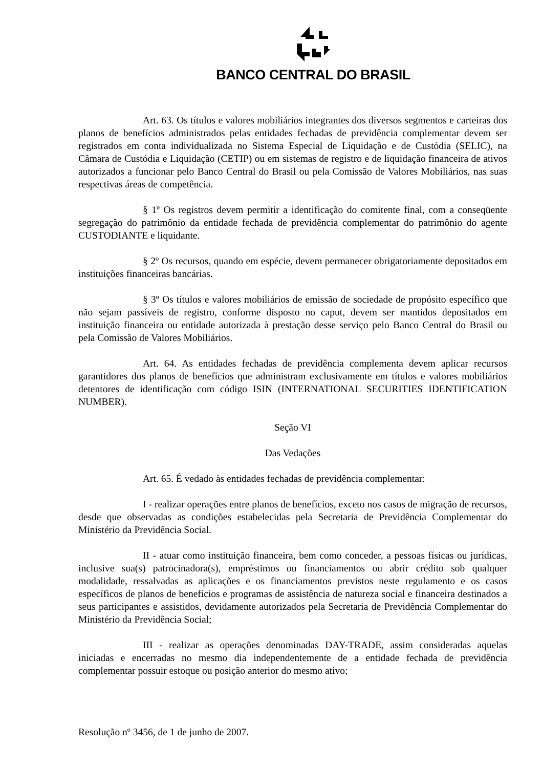BANCO CENTRAL DO BRASIL
Art. 63. Os títulos e valores mobiliários integrantes dos diversos segmentos e carteiras dos planos de benefícios administrados pelas entidades fechadas de previdência complementar devem ser registrados em conta individualizada no Sistema Especial de Liquidação e de Custódia (SELIC), na Câmara de Custódia e Liquidação (CETIP) ou em sistemas de registro e de liquidação financeira de ativos autorizados a funcionar pelo Banco Central do Brasil ou pela Comissão de Valores Mobiliários, nas suas respectivas áreas de competência.
§ 1º Os registros devem permitir a identificação do comitente final, com a conseqüente segregação do patrimônio da entidade fechada de previdência complementar do patrimônio do agente CUSTODIANTE e liquidante.
§ 2º Os recursos, quando em espécie, devem permanecer obrigatoriamente depositados em instituições financeiras bancárias.
§ 3º Os títulos e valores mobiliários de emissão de sociedade de propósito específico que não sejam passíveis de registro, conforme disposto no caput, devem ser mantidos depositados em instituição financeira ou entidade autorizada à prestação desse serviço pelo Banco Central do Brasil ou pela Comissão de Valores Mobiliários.
Art. 64. As entidades fechadas de previdência complementa devem aplicar recursos garantidores dos planos de benefícios que administram exclusivamente em títulos e valores mobiliários detentores de identificação com código ISIN (INTERNATIONAL SECURITIES IDENTIFICATION NUMBER).
Seção VI
Das Vedações
Art. 65. É vedado às entidades fechadas de previdência complementar:
I - realizar operações entre planos de benefícios, exceto nos casos de migração de recursos, desde que observadas as condições estabelecidas pela Secretaria de Previdência Complementar do Ministério da Previdência Social.
II - atuar como instituição financeira, bem como conceder, a pessoas físicas ou jurídicas, inclusive sua(s) patrocinadora(s), empréstimos ou financiamentos ou abrir crédito sob qualquer modalidade, ressalvadas as aplicações e os financiamentos previstos neste regulamento e os casos específicos de planos de benefícios e programas de assistência de natureza social e financeira destinados a seus participantes e assistidos, devidamente autorizados pela Secretaria de Previdência Complementar do Ministério da Previdência Social;
III - realizar as operações denominadas DAY-TRADE, assim consideradas aquelas iniciadas e encerradas no mesmo dia independentemente de a entidade fechada de previdência complementar possuir estoque ou posição anterior do mesmo ativo;
Resolução nº 3456, de 1 de junho de 2007.